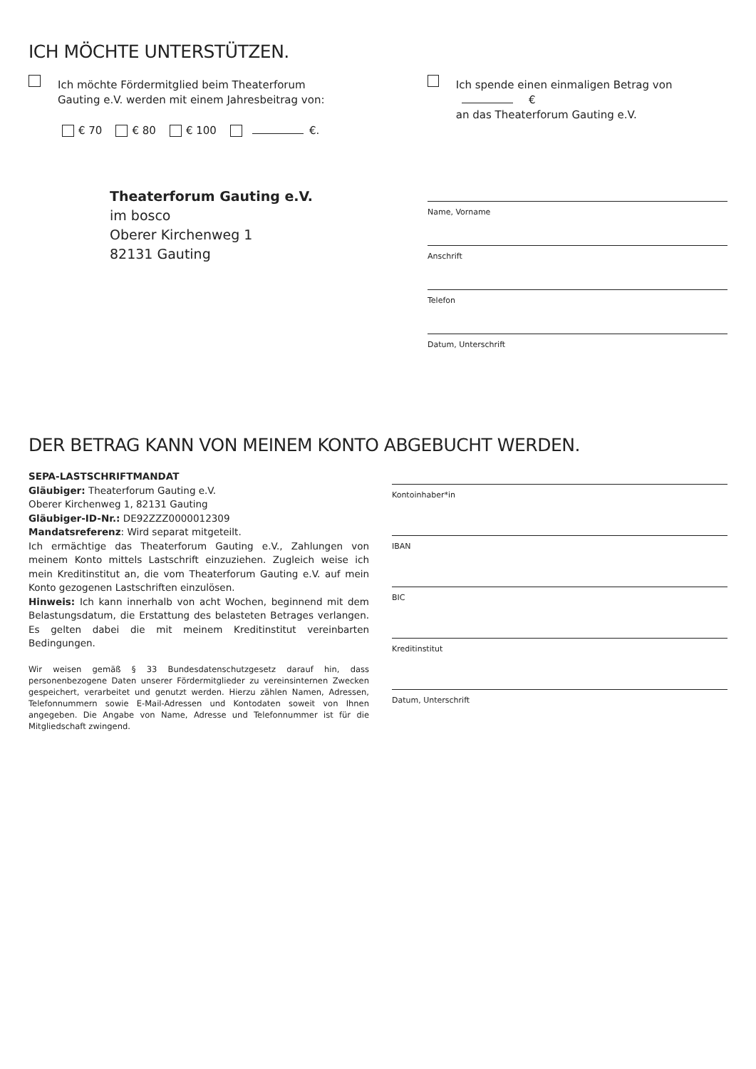ICH MÖCHTE UNTERSTÜTZEN.
Ich möchte Fördermitglied beim Theaterforum
Gauting e.V. werden mit einem Jahresbeitrag von:
€ 70 € 80 € 100 €.
Theaterforum Gauting e.V.
im bosco
Oberer Kirchenweg 1
82131 Gauting
Ich spende einen einmaligen Betrag von €
an das Theaterforum Gauting e.V.
Name, Vorname
Anschrift
Telefon
Datum, Unterschrift
DER BETRAG KANN VON MEINEM KONTO ABGEBUCHT WERDEN.
SEPA-LASTSCHRIFTMANDAT
Gläubiger: Theaterforum Gauting e.V.
Oberer Kirchenweg 1, 82131 Gauting
Gläubiger-ID-Nr.: DE92ZZZ0000012309
Mandatsreferenz: Wird separat mitgeteilt.
Ich ermächtige das Theaterforum Gauting e.V., Zahlungen von meinem Konto mittels Lastschrift einzuziehen. Zugleich weise ich mein Kreditinstitut an, die vom Theaterforum Gauting e.V. auf mein Konto gezogenen Lastschriften einzulösen.
Hinweis: Ich kann innerhalb von acht Wochen, beginnend mit dem Belastungsdatum, die Erstattung des belasteten Betrages verlangen. Es gelten dabei die mit meinem Kreditinstitut vereinbarten Bedingungen.
Wir weisen gemäß § 33 Bundesdatenschutzgesetz darauf hin, dass personenbezogene Daten unserer Fördermitglieder zu vereinsinternen Zwecken gespeichert, verarbeitet und genutzt werden. Hierzu zählen Namen, Adressen, Telefonnummern sowie E-Mail-Adressen und Kontodaten soweit von Ihnen angegeben. Die Angabe von Name, Adresse und Telefonnummer ist für die Mitgliedschaft zwingend.
Kontoinhaber*in
IBAN
BIC
Kreditinstitut
Datum, Unterschrift